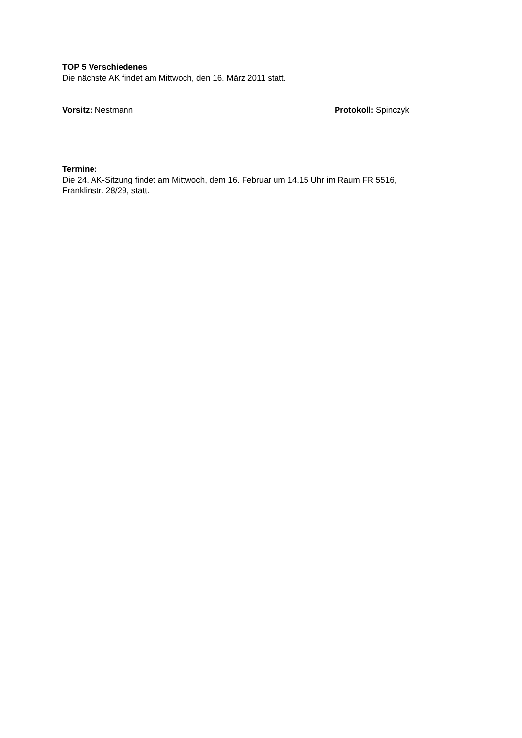TOP 5 Verschiedenes
Die nächste AK findet am Mittwoch, den 16. März 2011 statt.
Vorsitz: Nestmann Protokoll: Spinczyk
Termine:
Die 24. AK-Sitzung findet am Mittwoch, dem 16. Februar um 14.15 Uhr im Raum FR 5516,
Franklinstr. 28/29, statt.